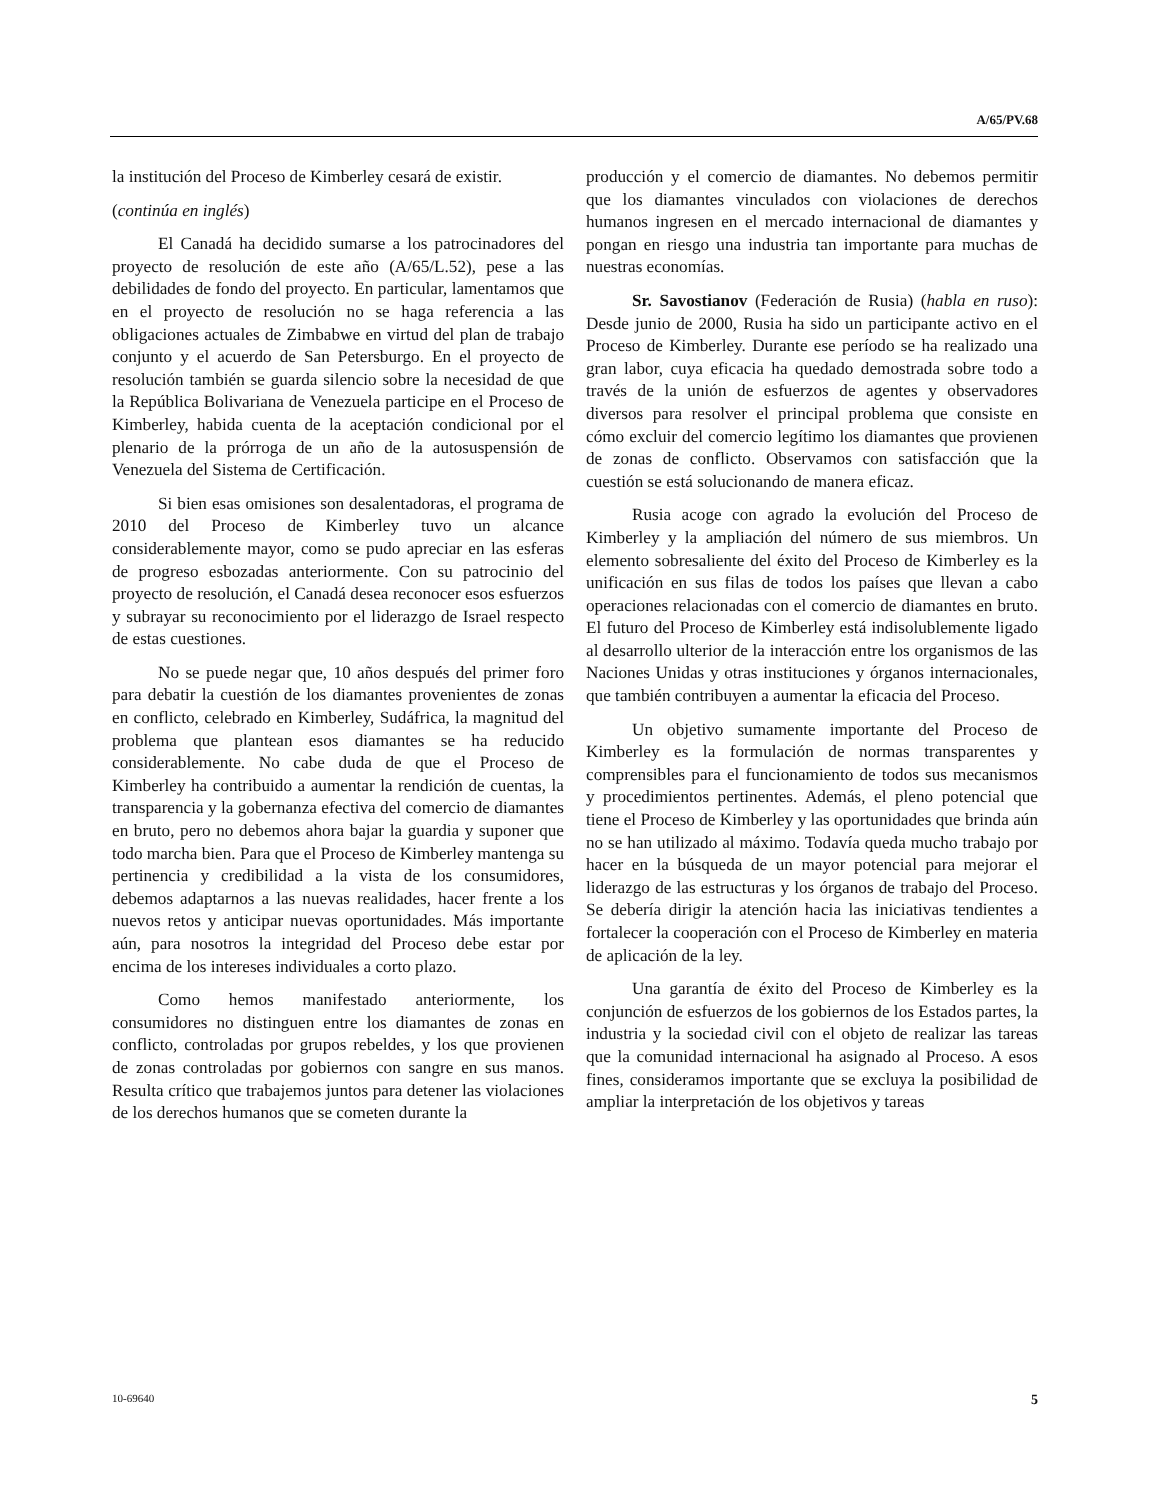A/65/PV.68
la institución del Proceso de Kimberley cesará de existir.
(continúa en inglés)
El Canadá ha decidido sumarse a los patrocinadores del proyecto de resolución de este año (A/65/L.52), pese a las debilidades de fondo del proyecto. En particular, lamentamos que en el proyecto de resolución no se haga referencia a las obligaciones actuales de Zimbabwe en virtud del plan de trabajo conjunto y el acuerdo de San Petersburgo. En el proyecto de resolución también se guarda silencio sobre la necesidad de que la República Bolivariana de Venezuela participe en el Proceso de Kimberley, habida cuenta de la aceptación condicional por el plenario de la prórroga de un año de la autosuspensión de Venezuela del Sistema de Certificación.
Si bien esas omisiones son desalentadoras, el programa de 2010 del Proceso de Kimberley tuvo un alcance considerablemente mayor, como se pudo apreciar en las esferas de progreso esbozadas anteriormente. Con su patrocinio del proyecto de resolución, el Canadá desea reconocer esos esfuerzos y subrayar su reconocimiento por el liderazgo de Israel respecto de estas cuestiones.
No se puede negar que, 10 años después del primer foro para debatir la cuestión de los diamantes provenientes de zonas en conflicto, celebrado en Kimberley, Sudáfrica, la magnitud del problema que plantean esos diamantes se ha reducido considerablemente. No cabe duda de que el Proceso de Kimberley ha contribuido a aumentar la rendición de cuentas, la transparencia y la gobernanza efectiva del comercio de diamantes en bruto, pero no debemos ahora bajar la guardia y suponer que todo marcha bien. Para que el Proceso de Kimberley mantenga su pertinencia y credibilidad a la vista de los consumidores, debemos adaptarnos a las nuevas realidades, hacer frente a los nuevos retos y anticipar nuevas oportunidades. Más importante aún, para nosotros la integridad del Proceso debe estar por encima de los intereses individuales a corto plazo.
Como hemos manifestado anteriormente, los consumidores no distinguen entre los diamantes de zonas en conflicto, controladas por grupos rebeldes, y los que provienen de zonas controladas por gobiernos con sangre en sus manos. Resulta crítico que trabajemos juntos para detener las violaciones de los derechos humanos que se cometen durante la
producción y el comercio de diamantes. No debemos permitir que los diamantes vinculados con violaciones de derechos humanos ingresen en el mercado internacional de diamantes y pongan en riesgo una industria tan importante para muchas de nuestras economías.
Sr. Savostianov (Federación de Rusia) (habla en ruso): Desde junio de 2000, Rusia ha sido un participante activo en el Proceso de Kimberley. Durante ese período se ha realizado una gran labor, cuya eficacia ha quedado demostrada sobre todo a través de la unión de esfuerzos de agentes y observadores diversos para resolver el principal problema que consiste en cómo excluir del comercio legítimo los diamantes que provienen de zonas de conflicto. Observamos con satisfacción que la cuestión se está solucionando de manera eficaz.
Rusia acoge con agrado la evolución del Proceso de Kimberley y la ampliación del número de sus miembros. Un elemento sobresaliente del éxito del Proceso de Kimberley es la unificación en sus filas de todos los países que llevan a cabo operaciones relacionadas con el comercio de diamantes en bruto. El futuro del Proceso de Kimberley está indisolublemente ligado al desarrollo ulterior de la interacción entre los organismos de las Naciones Unidas y otras instituciones y órganos internacionales, que también contribuyen a aumentar la eficacia del Proceso.
Un objetivo sumamente importante del Proceso de Kimberley es la formulación de normas transparentes y comprensibles para el funcionamiento de todos sus mecanismos y procedimientos pertinentes. Además, el pleno potencial que tiene el Proceso de Kimberley y las oportunidades que brinda aún no se han utilizado al máximo. Todavía queda mucho trabajo por hacer en la búsqueda de un mayor potencial para mejorar el liderazgo de las estructuras y los órganos de trabajo del Proceso. Se debería dirigir la atención hacia las iniciativas tendientes a fortalecer la cooperación con el Proceso de Kimberley en materia de aplicación de la ley.
Una garantía de éxito del Proceso de Kimberley es la conjunción de esfuerzos de los gobiernos de los Estados partes, la industria y la sociedad civil con el objeto de realizar las tareas que la comunidad internacional ha asignado al Proceso. A esos fines, consideramos importante que se excluya la posibilidad de ampliar la interpretación de los objetivos y tareas
10-69640 5